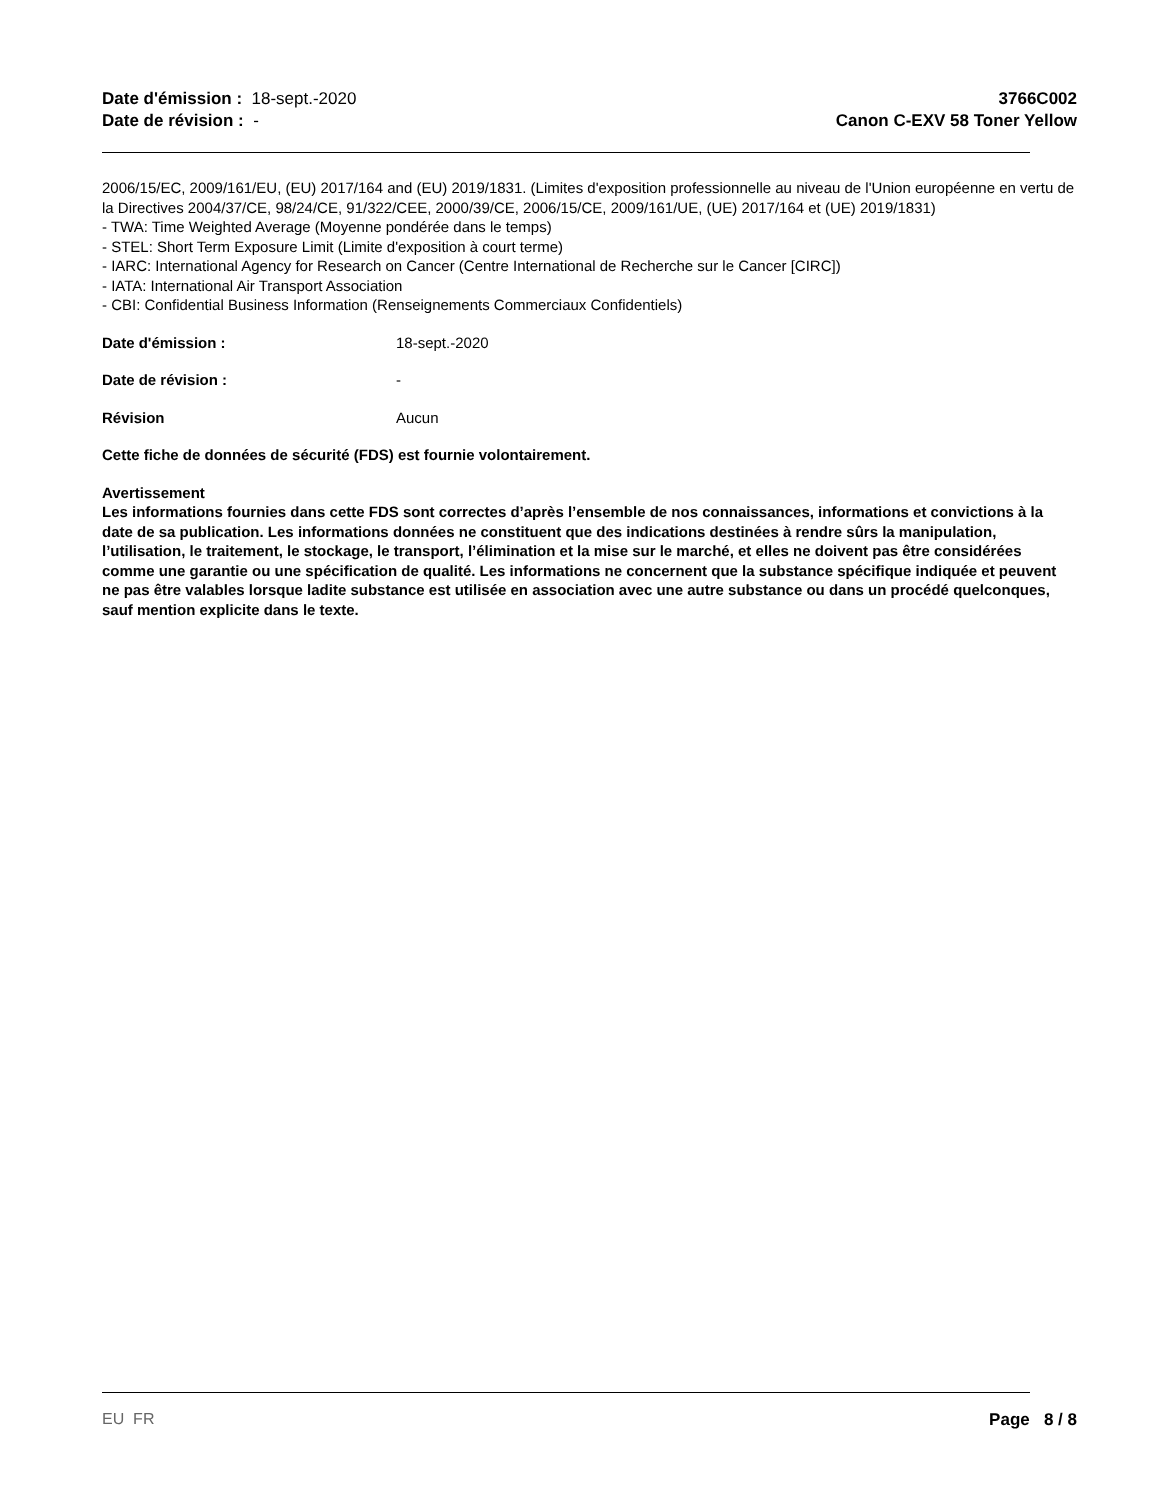Date d'émission : 18-sept.-2020
Date de révision : -
3766C002
Canon C-EXV 58 Toner Yellow
2006/15/EC, 2009/161/EU, (EU) 2017/164 and (EU) 2019/1831. (Limites d'exposition professionnelle au niveau de l'Union européenne en vertu de la Directives 2004/37/CE, 98/24/CE, 91/322/CEE, 2000/39/CE, 2006/15/CE, 2009/161/UE, (UE) 2017/164 et (UE) 2019/1831)
- TWA: Time Weighted Average (Moyenne pondérée dans le temps)
- STEL: Short Term Exposure Limit (Limite d'exposition à court terme)
- IARC: International Agency for Research on Cancer (Centre International de Recherche sur le Cancer [CIRC])
- IATA: International Air Transport Association
- CBI: Confidential Business Information (Renseignements Commerciaux Confidentiels)
Date d'émission : 18-sept.-2020
Date de révision : -
Révision Aucun
Cette fiche de données de sécurité (FDS) est fournie volontairement.
Avertissement
Les informations fournies dans cette FDS sont correctes d’après l’ensemble de nos connaissances, informations et convictions à la date de sa publication. Les informations données ne constituent que des indications destinées à rendre sûrs la manipulation, l’utilisation, le traitement, le stockage, le transport, l’élimination et la mise sur le marché, et elles ne doivent pas être considérées comme une garantie ou une spécification de qualité. Les informations ne concernent que la substance spécifique indiquée et peuvent ne pas être valables lorsque ladite substance est utilisée en association avec une autre substance ou dans un procédé quelconques, sauf mention explicite dans le texte.
EU FR Page 8 / 8